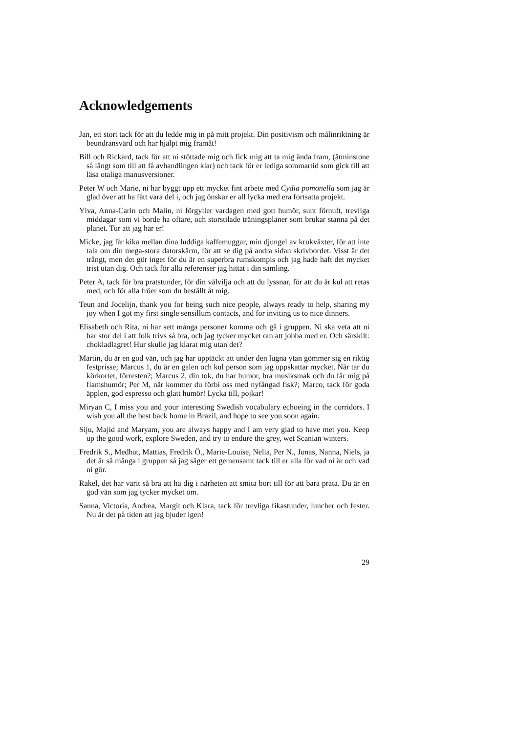Acknowledgements
Jan, ett stort tack för att du ledde mig in på mitt projekt. Din positivism och målinriktning är beundransvärd och har hjälpt mig framåt!
Bill och Rickard, tack för att ni stöttade mig och fick mig att ta mig ända fram, (åtminstone så långt som till att få avhandlingen klar) och tack för er lediga sommartid som gick till att läsa otaliga manusversioner.
Peter W och Marie, ni har byggt upp ett mycket fint arbete med Cydia pomonella som jag är glad över att ha fått vara del i, och jag önskar er all lycka med era fortsatta projekt.
Ylva, Anna-Carin och Malin, ni förgyller vardagen med gott humör, sunt förnuft, trevliga middagar som vi borde ha oftare, och storstilade träningsplaner som brukar stanna på det planet. Tur att jag har er!
Micke, jag får kika mellan dina luddiga kaffemuggar, min djungel av krukväxter, för att inte tala om din mega-stora datorskärm, för att se dig på andra sidan skrivbordet. Visst är det trångt, men det gör inget för du är en superbra rumskompis och jag hade haft det mycket trist utan dig. Och tack för alla referenser jag hittat i din samling.
Peter A, tack för bra pratstunder, för din välvilja och att du lyssnar, för att du är kul att retas med, och för alla fröer som du beställt åt mig.
Teun and Jocelijn, thank you for being such nice people, always ready to help, sharing my joy when I got my first single sensillum contacts, and for inviting us to nice dinners.
Elisabeth och Rita, ni har sett många personer komma och gå i gruppen. Ni ska veta att ni har stor del i att folk trivs så bra, och jag tycker mycket om att jobba med er. Och särskilt: chokladlagret! Hur skulle jag klarat mig utan det?
Martin, du är en god vän, och jag har upptäckt att under den lugna ytan gömmer sig en riktig festprisse; Marcus 1, du är en galen och kul person som jag uppskattar mycket. När tar du körkortet, förresten?; Marcus 2, din tok, du har humor, bra musiksmak och du får mig på flamshumör; Per M, när kommer du förbi oss med nyfångad fisk?; Marco, tack för goda äpplen, god espresso och glatt humör! Lycka till, pojkar!
Miryan C, I miss you and your interesting Swedish vocabulary echoeing in the corridors. I wish you all the best back home in Brazil, and hope to see you soon again.
Siju, Majid and Maryam, you are always happy and I am very glad to have met you. Keep up the good work, explore Sweden, and try to endure the grey, wet Scanian winters.
Fredrik S., Medhat, Mattias, Fredrik Ö., Marie-Louise, Nelia, Per N., Jonas, Nanna, Niels, ja det är så många i gruppen så jag säger ett gemensamt tack till er alla för vad ni är och vad ni gör.
Rakel, det har varit så bra att ha dig i närheten att smita bort till för att bara prata. Du är en god vän som jag tycker mycket om.
Sanna, Victoria, Andrea, Margit och Klara, tack för trevliga fikastunder, luncher och fester. Nu är det på tiden att jag bjuder igen!
29